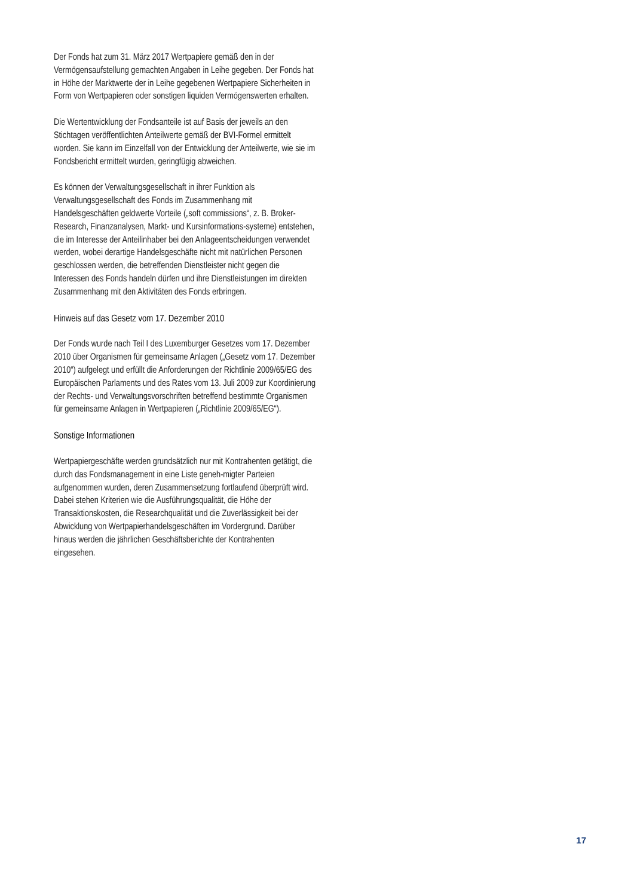Der Fonds hat zum 31. März 2017 Wertpapiere gemäß den in der Vermögensaufstellung gemachten Angaben in Leihe gegeben. Der Fonds hat in Höhe der Marktwerte der in Leihe gegebenen Wertpapiere Sicherheiten in Form von Wertpapieren oder sonstigen liquiden Vermögenswerten erhalten.
Die Wertentwicklung der Fondsanteile ist auf Basis der jeweils an den Stichtagen veröffentlichten Anteilwerte gemäß der BVI-Formel ermittelt worden. Sie kann im Einzelfall von der Entwicklung der Anteilwerte, wie sie im Fondsbericht ermittelt wurden, geringfügig abweichen.
Es können der Verwaltungsgesellschaft in ihrer Funktion als Verwaltungsgesellschaft des Fonds im Zusammenhang mit Handelsgeschäften geldwerte Vorteile („soft commissions“, z. B. Broker-Research, Finanzanalysen, Markt- und Kursinformations-systeme) entstehen, die im Interesse der Anteilinhaber bei den Anlageentscheidungen verwendet werden, wobei derartige Handelsgeschäfte nicht mit natürlichen Personen geschlossen werden, die betreffenden Dienstleister nicht gegen die Interessen des Fonds handeln dürfen und ihre Dienstleistungen im direkten Zusammenhang mit den Aktivitäten des Fonds erbringen.
Hinweis auf das Gesetz vom 17. Dezember 2010
Der Fonds wurde nach Teil I des Luxemburger Gesetzes vom 17. Dezember 2010 über Organismen für gemeinsame Anlagen („Gesetz vom 17. Dezember 2010“) aufgelegt und erfüllt die Anforderungen der Richtlinie 2009/65/EG des Europäischen Parlaments und des Rates vom 13. Juli 2009 zur Koordinierung der Rechts- und Verwaltungsvorschriften betreffend bestimmte Organismen für gemeinsame Anlagen in Wertpapieren („Richtlinie 2009/65/EG“).
Sonstige Informationen
Wertpapiergeschäfte werden grundsätzlich nur mit Kontrahenten getätigt, die durch das Fondsmanagement in eine Liste geneh-migter Parteien aufgenommen wurden, deren Zusammensetzung fortlaufend überprüft wird. Dabei stehen Kriterien wie die Ausführungsqualität, die Höhe der Transaktionskosten, die Researchqualität und die Zuverlässigkeit bei der Abwicklung von Wertpapierhandelsgeschäften im Vordergrund. Darüber hinaus werden die jährlichen Geschäftsberichte der Kontrahenten eingesehen.
17